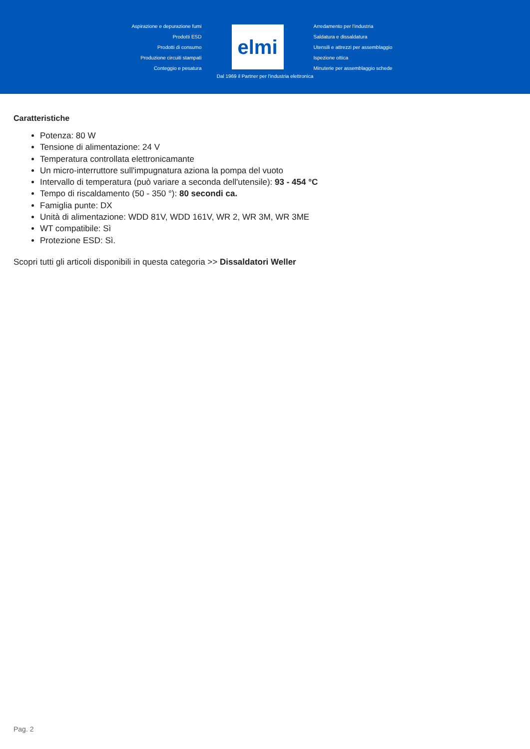Aspirazione e depurazione fumi
Prodotti ESD
Prodotti di consumo
Produzione circuiti stampati
Conteggio e pesatura
elmi
Arredamento per l'industria
Saldatura e dissaldatura
Utensili e attrezzi per assemblaggio
Ispezione ottica
Minuterie per assemblaggio schede
Dal 1969 il Partner per l'industria elettronica
Caratteristiche
Potenza: 80 W
Tensione di alimentazione: 24 V
Temperatura controllata elettronicamante
Un micro-interruttore sull'impugnatura aziona la pompa del vuoto
Intervallo di temperatura (può variare a seconda dell'utensile): 93 - 454 °C
Tempo di riscaldamento (50 - 350 °): 80 secondi ca.
Famiglia punte: DX
Unità di alimentazione: WDD 81V, WDD 161V, WR 2, WR 3M, WR 3ME
WT compatibile: Sì
Protezione ESD: Sì.
Scopri tutti gli articoli disponibili in questa categoria >> Dissaldatori Weller
Pag. 2